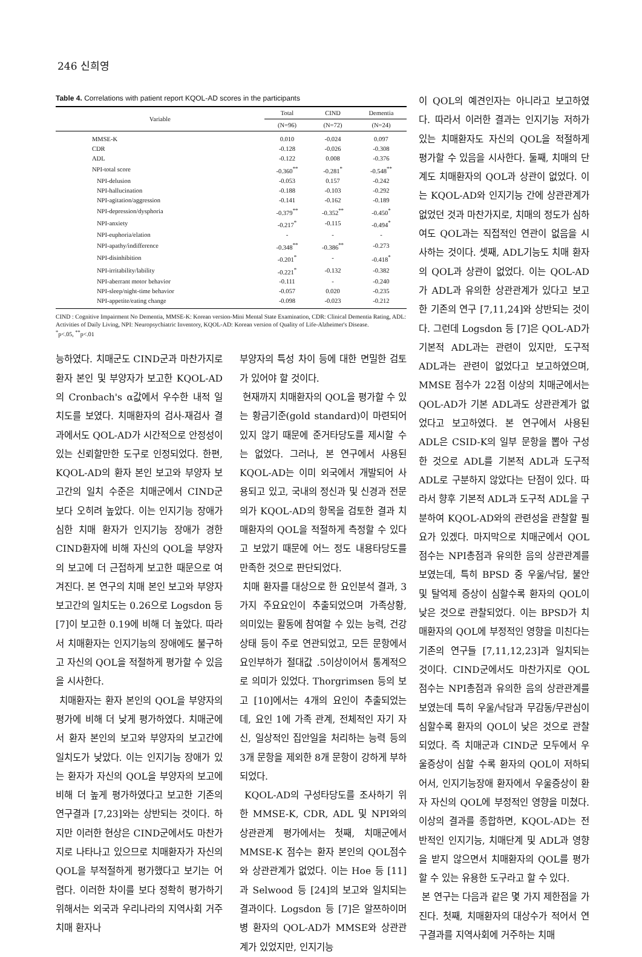246 신희영
Table 4. Correlations with patient report KQOL-AD scores in the participants
| Variable | Total | CIND | Dementia |
| --- | --- | --- | --- |
| | (N=96) | (N=72) | (N=24) |
| MMSE-K | 0.010 | -0.024 | 0.097 |
| CDR | -0.128 | -0.026 | -0.308 |
| ADL | -0.122 | 0.008 | -0.376 |
| NPI-total score | -0.360<sup>**</sup> | -0.281<sup>*</sup> | -0.548<sup>**</sup> |
| NPI-delusion | -0.053 | 0.157 | -0.242 |
| NPI-hallucination | -0.188 | -0.103 | -0.292 |
| NPI-agitation/aggression | -0.141 | -0.162 | -0.189 |
| NPI-depression/dysphoria | -0.379<sup>**</sup> | -0.352<sup>**</sup> | -0.450<sup>*</sup> |
| NPI-anxiety | -0.217<sup>*</sup> | -0.115 | -0.494<sup>*</sup> |
| NPI-euphoria/elation | - | - | - |
| NPI-apathy/indifference | -0.348<sup>**</sup> | -0.386<sup>**</sup> | -0.273 |
| NPI-disinhibition | -0.201<sup>*</sup> | - | -0.418<sup>*</sup> |
| NPI-irritability/lability | -0.221<sup>*</sup> | -0.132 | -0.382 |
| NPI-aberrant motor behavior | -0.111 | - | -0.240 |
| NPI-sleep/night-time behavior | -0.057 | 0.020 | -0.235 |
| NPI-appetite/eating change | -0.098 | -0.023 | -0.212 |
CIND : Cognitive Impairment No Dementia, MMSE-K: Korean version-Mini Mental State Examination, CDR: Clinical Dementia Rating, ADL: Activities of Daily Living, NPI: Neuropsychiatric Inventory, KQOL-AD: Korean version of Quality of Life-Alzheimer's Disease.
<sup>*</sup> p<.05, <sup>**</sup>p<.01
능하였다. 치매군도 CIND군과 마찬가지로 환자 본인 및 부양자가 보고한 KQOL-AD의 Cronbach's α값에서 우수한 내적 일치도를 보였다. 치매환자의 검사-재검사 결과에서도 QOL-AD가 시간적으로 안정성이 있는 신뢰할만한 도구로 인정되었다. 한편, KQOL-AD의 환자 본인 보고와 부양자 보고간의 일치 수준은 치매군에서 CIND군 보다 오히려 높았다. 이는 인지기능 장애가 심한 치매 환자가 인지기능 장애가 경한 CIND환자에 비해 자신의 QOL을 부양자의 보고에 더 근접하게 보고한 때문으로 여겨진다. 본 연구의 치매 본인 보고와 부양자 보고간의 일치도는 0.26으로 Logsdon 등 [7]이 보고한 0.19에 비해 더 높았다. 따라서 치매환자는 인지기능의 장애에도 불구하고 자신의 QOL을 적절하게 평가할 수 있음을 시사한다.
치매환자는 환자 본인의 QOL을 부양자의 평가에 비해 더 낮게 평가하였다. 치매군에서 환자 본인의 보고와 부양자의 보고간에 일치도가 낮았다. 이는 인지기능 장애가 있는 환자가 자신의 QOL을 부양자의 보고에 비해 더 높게 평가하였다고 보고한 기존의 연구결과 [7,23]와는 상반되는 것이다. 하지만 이러한 현상은 CIND군에서도 마찬가지로 나타나고 있으므로 치매환자가 자신의 QOL을 부적절하게 평가했다고 보기는 어렵다. 이러한 차이를 보다 정확히 평가하기 위해서는 외국과 우리나라의 지역사회 거주 치매 환자나
부양자의 특성 차이 등에 대한 면밀한 검토가 있어야 할 것이다.
현재까지 치매환자의 QOL을 평가할 수 있는 황금기준(gold standard)이 마련되어 있지 않기 때문에 준거타당도를 제시할 수는 없었다. 그러나, 본 연구에서 사용된 KQOL-AD는 이미 외국에서 개발되어 사용되고 있고, 국내의 정신과 및 신경과 전문의가 KQOL-AD의 항목을 검토한 결과 치매환자의 QOL을 적절하게 측정할 수 있다고 보았기 때문에 어느 정도 내용타당도를 만족한 것으로 판단되었다.
치매 환자를 대상으로 한 요인분석 결과, 3가지 주요요인이 추출되었으며 가족상황, 의미있는 활동에 참여할 수 있는 능력, 건강상태 등이 주로 연관되었고, 모든 문항에서 요인부하가 절대값 .5이상이어서 통계적으로 의미가 있었다. Thorgrimsen 등의 보고 [10]에서는 4개의 요인이 추출되었는데, 요인 1에 가족 관계, 전체적인 자기 자신, 일상적인 집안일을 처리하는 능력 등의 3개 문항을 제외한 8개 문항이 강하게 부하되었다.
KQOL-AD의 구성타당도를 조사하기 위한 MMSE-K, CDR, ADL 및 NPI와의 상관관계 평가에서는 첫째, 치매군에서 MMSE-K 점수는 환자 본인의 QOL점수와 상관관계가 없었다. 이는 Hoe 등 [11]과 Selwood 등 [24]의 보고와 일치되는 결과이다. Logsdon 등 [7]은 알쯔하이머병 환자의 QOL-AD가 MMSE와 상관관계가 있었지만, 인지기능
이 QOL의 예견인자는 아니라고 보고하였다. 따라서 이러한 결과는 인지기능 저하가 있는 치매환자도 자신의 QOL을 적절하게 평가할 수 있음을 시사한다. 둘째, 치매의 단계도 치매환자의 QOL과 상관이 없었다. 이는 KQOL-AD와 인지기능 간에 상관관계가 없었던 것과 마찬가지로, 치매의 정도가 심하여도 QOL과는 직접적인 연관이 없음을 시사하는 것이다. 셋째, ADL기능도 치매 환자의 QOL과 상관이 없었다. 이는 QOL-AD가 ADL과 유의한 상관관계가 있다고 보고한 기존의 연구 [7,11,24]와 상반되는 것이다. 그런데 Logsdon 등 [7]은 QOL-AD가 기본적 ADL과는 관련이 있지만, 도구적 ADL과는 관련이 없었다고 보고하였으며, MMSE 점수가 22점 이상의 치매군에서는 QOL-AD가 기본 ADL과도 상관관계가 없었다고 보고하였다. 본 연구에서 사용된 ADL은 CSID-K의 일부 문항을 뽑아 구성한 것으로 ADL를 기본적 ADL과 도구적 ADL로 구분하지 않았다는 단점이 있다. 따라서 향후 기본적 ADL과 도구적 ADL을 구분하여 KQOL-AD와의 관련성을 관찰할 필요가 있겠다. 마지막으로 치매군에서 QOL점수는 NPI총점과 유의한 음의 상관관계를 보였는데, 특히 BPSD 중 우울/낙담, 불안 및 탈억제 증상이 심할수록 환자의 QOL이 낮은 것으로 관찰되었다. 이는 BPSD가 치매환자의 QOL에 부정적인 영향을 미친다는 기존의 연구들 [7,11,12,23]과 일치되는 것이다. CIND군에서도 마찬가지로 QOL 점수는 NPI총점과 유의한 음의 상관관계를 보였는데 특히 우울/낙담과 무감동/무관심이 심할수록 환자의 QOL이 낮은 것으로 관찰되었다. 즉 치매군과 CIND군 모두에서 우울증상이 심할 수록 환자의 QOL이 저하되어서, 인지기능장애 환자에서 우울증상이 환자 자신의 QOL에 부정적인 영향을 미쳤다. 이상의 결과를 종합하면, KQOL-AD는 전반적인 인지기능, 치매단계 및 ADL과 영향을 받지 않으면서 치매환자의 QOL를 평가할 수 있는 유용한 도구라고 할 수 있다.
본 연구는 다음과 같은 몇 가지 제한점을 가진다. 첫째, 치매환자의 대상수가 적어서 연구결과를 지역사회에 거주하는 치매